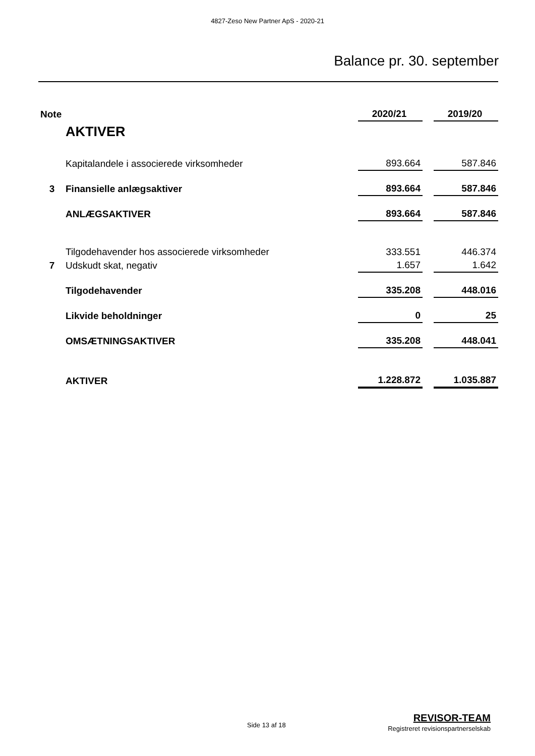4827-Zeso New Partner ApS - 2020-21
Balance pr. 30. september
| Note | | 2020/21 | | 2019/20 |
| | AKTIVER | | | |
| | Kapitalandele i associerede virksomheder | 893.664 | | 587.846 |
| 3 | Finansielle anlægsaktiver | 893.664 | | 587.846 |
| | ANLÆGSAKTIVER | 893.664 | | 587.846 |
| | Tilgodehavender hos associerede virksomheder | 333.551 | | 446.374 |
| 7 | Udskudt skat, negativ | 1.657 | | 1.642 |
| | Tilgodehavender | 335.208 | | 448.016 |
| | Likvide beholdninger | 0 | | 25 |
| | OMSÆTNINGSAKTIVER | 335.208 | | 448.041 |
| | AKTIVER | 1.228.872 | | 1.035.887 |
Side 13 af 18
REVISOR-TEAM
Registreret revisionspartnerselskab